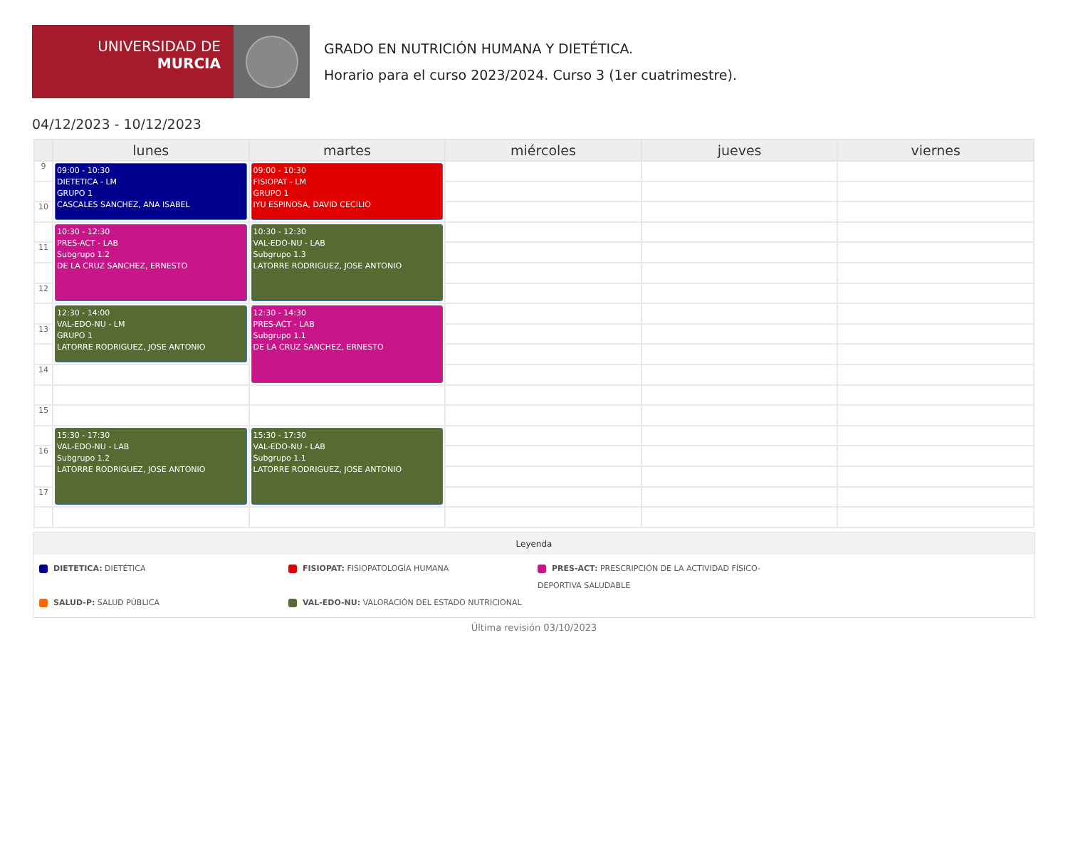UNIVERSIDAD DE
MURCIA
GRADO EN NUTRICIÓN HUMANA Y DIETÉTICA.
Horario para el curso 2023/2024. Curso 3 (1er cuatrimestre).
04/12/2023 - 10/12/2023
| | lunes | martes | miércoles | jueves | viernes |
| --- | --- | --- | --- | --- | --- |
| 9 | 09:00 - 10:30 DIETETICA - LM GRUPO 1 CASCALES SANCHEZ, ANA ISABEL | 09:00 - 10:30 FISIOPAT - LM GRUPO 1 IYU ESPINOSA, DAVID CECILIO | | | |
| 10 | | | | | |
| | 10:30 - 12:30 PRES-ACT - LAB Subgrupo 1.2 DE LA CRUZ SANCHEZ, ERNESTO | 10:30 - 12:30 VAL-EDO-NU - LAB Subgrupo 1.3 LATORRE RODRIGUEZ, JOSE ANTONIO | | | |
| 11 | | | | | |
| 12 | | | | | |
| | 12:30 - 14:00 VAL-EDO-NU - LM GRUPO 1 LATORRE RODRIGUEZ, JOSE ANTONIO | 12:30 - 14:30 PRES-ACT - LAB Subgrupo 1.1 DE LA CRUZ SANCHEZ, ERNESTO | | | |
| 13 | | | | | |
| 14 | | | | | |
| 15 | | | | | |
| | 15:30 - 17:30 VAL-EDO-NU - LAB Subgrupo 1.2 LATORRE RODRIGUEZ, JOSE ANTONIO | 15:30 - 17:30 VAL-EDO-NU - LAB Subgrupo 1.1 LATORRE RODRIGUEZ, JOSE ANTONIO | | | |
| 16 | | | | | |
| 17 | | | | | |
Leyenda
DIETETICA: DIETÉTICA
FISIOPAT: FISIOPATOLOGÍA HUMANA
PRES-ACT: PRESCRIPCIÓN DE LA ACTIVIDAD FÍSICO-DEPORTIVA SALUDABLE
SALUD-P: SALUD PÚBLICA
VAL-EDO-NU: VALORACIÓN DEL ESTADO NUTRICIONAL
Última revisión 03/10/2023